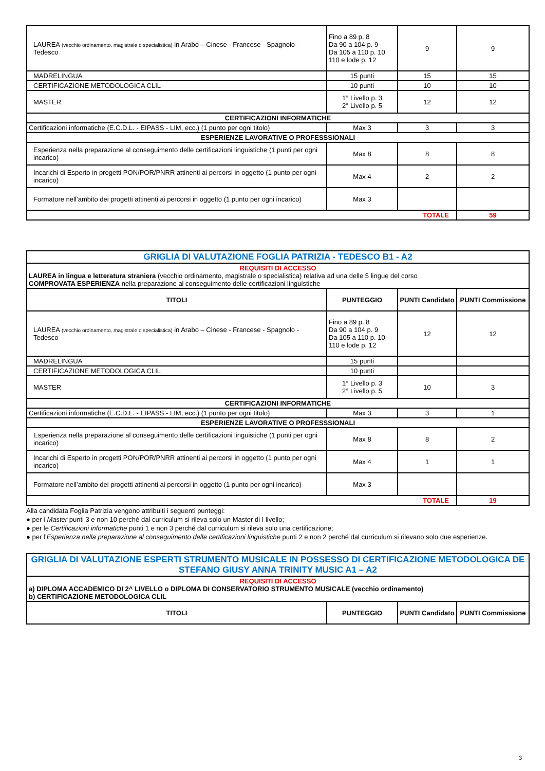| LAUREA (vecchio ordinamento, magistrale o specialistica) in Arabo – Cinese - Francese - Spagnolo - Tedesco | Fino a 89 p. 8 Da 90 a 104 p. 9 Da 105 a 110 p. 10 110 e lode p. 12 | 9 | 9 |
| MADRELINGUA | 15 punti | 15 | 15 |
| CERTIFICAZIONE METODOLOGICA CLIL | 10 punti | 10 | 10 |
| MASTER | 1° Livello p. 3 2° Livello p. 5 | 12 | 12 |
| CERTIFICAZIONI INFORMATICHE | | | |
| Certificazioni informatiche (E.C.D.L. - EIPASS - LIM, ecc.) (1 punto per ogni titolo) | Max 3 | 3 | 3 |
| ESPERIENZE LAVORATIVE O PROFESSSIONALI | | | |
| Esperienza nella preparazione al conseguimento delle certificazioni linguistiche (1 punti per ogni incarico) | Max 8 | 8 | 8 |
| Incarichi di Esperto in progetti PON/POR/PNRR attinenti ai percorsi in oggetto (1 punto per ogni incarico) | Max 4 | 2 | 2 |
| Formatore nell’ambito dei progetti attinenti ai percorsi in oggetto (1 punto per ogni incarico) | Max 3 | | |
| TOTALE | | | 59 |
| GRIGLIA DI VALUTAZIONE FOGLIA PATRIZIA - TEDESCO B1 - A2 | | | |
| REQUISITI DI ACCESSO LAUREA in lingua e letteratura straniera (vecchio ordinamento, magistrale o specialistica) relativa ad una delle 5 lingue del corso COMPROVATA ESPERIENZA nella preparazione al conseguimento delle certificazioni linguistiche | | | |
| TITOLI | PUNTEGGIO | PUNTI Candidato | PUNTI Commissione |
| LAUREA (vecchio ordinamento, magistrale o specialistica) in Arabo – Cinese - Francese - Spagnolo - Tedesco | Fino a 89 p. 8 Da 90 a 104 p. 9 Da 105 a 110 p. 10 110 e lode p. 12 | 12 | 12 |
| MADRELINGUA | 15 punti | | |
| CERTIFICAZIONE METODOLOGICA CLIL | 10 punti | | |
| MASTER | 1° Livello p. 3 2° Livello p. 5 | 10 | 3 |
| CERTIFICAZIONI INFORMATICHE | | | |
| Certificazioni informatiche (E.C.D.L. - EIPASS - LIM, ecc.) (1 punto per ogni titolo) | Max 3 | 3 | 1 |
| ESPERIENZE LAVORATIVE O PROFESSSIONALI | | | |
| Esperienza nella preparazione al conseguimento delle certificazioni linguistiche (1 punti per ogni incarico) | Max 8 | 8 | 2 |
| Incarichi di Esperto in progetti PON/POR/PNRR attinenti ai percorsi in oggetto (1 punto per ogni incarico) | Max 4 | 1 | 1 |
| Formatore nell’ambito dei progetti attinenti ai percorsi in oggetto (1 punto per ogni incarico) | Max 3 | | |
| TOTALE | | | 19 |
Alla candidata Foglia Patrizia vengono attribuiti i seguenti punteggi:
● per i Master punti 3 e non 10 perché dal curriculum si rileva solo un Master di I livello;
● per le Certificazioni informatiche punti 1 e non 3 perché dal curriculum si rileva solo una certificazione;
● per l’Esperienza nella preparazione al conseguimento delle certificazioni linguistiche punti 2 e non 2 perché dal curriculum si rilevano solo due esperienze.
| GRIGLIA DI VALUTAZIONE ESPERTI STRUMENTO MUSICALE IN POSSESSO DI CERTIFICAZIONE METODOLOGICA DE STEFANO GIUSY ANNA TRINITY MUSIC A1 – A2 | | | |
| REQUISITI DI ACCESSO a) DIPLOMA ACCADEMICO DI 2^ LIVELLO o DIPLOMA DI CONSERVATORIO STRUMENTO MUSICALE (vecchio ordinamento) b) CERTIFICAZIONE METODOLOGICA CLIL | | | |
| TITOLI | PUNTEGGIO | PUNTI Candidato | PUNTI Commissione |
3